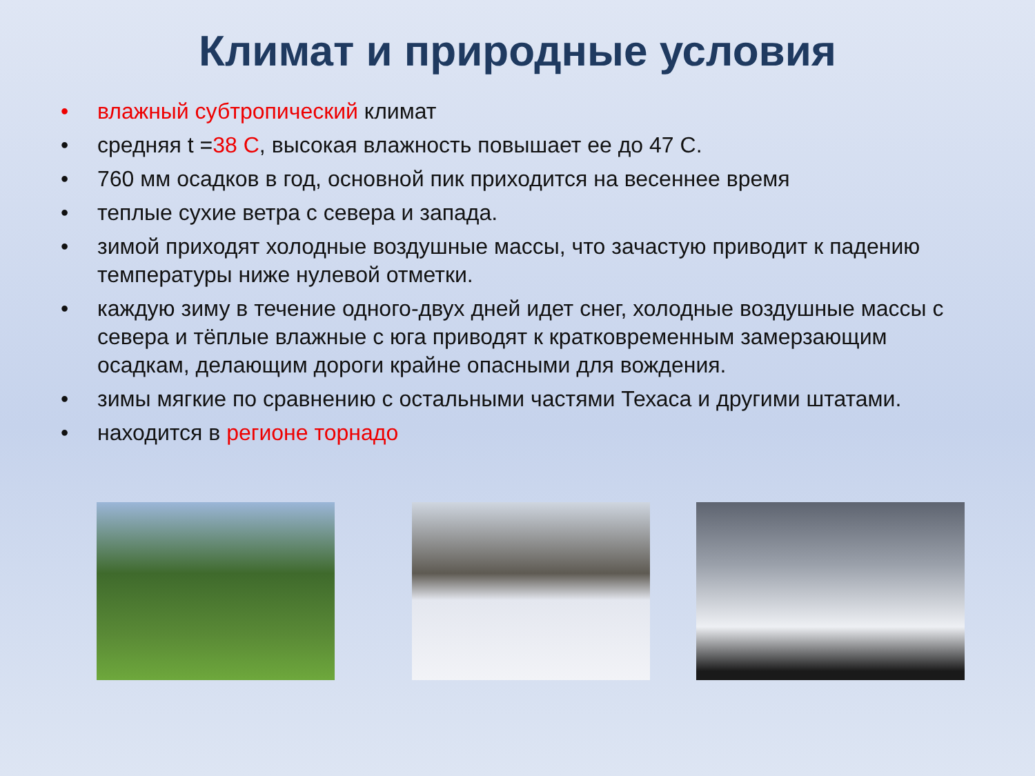Климат и природные условия
• влажный субтропический климат
• средняя t =38 С, высокая влажность повышает ее до 47 С.
• 760 мм осадков в год, основной пик приходится на весеннее время
• теплые сухие ветра с севера и запада.
• зимой приходят холодные воздушные массы, что зачастую приводит к падению температуры ниже нулевой отметки.
• каждую зиму в течение одного-двух дней идет снег, холодные воздушные массы с севера и тёплые влажные с юга приводят к кратковременным замерзающим осадкам, делающим дороги крайне опасными для вождения.
• зимы мягкие по сравнению с остальными частями Техаса и другими штатами.
• находится в регионе торнадо